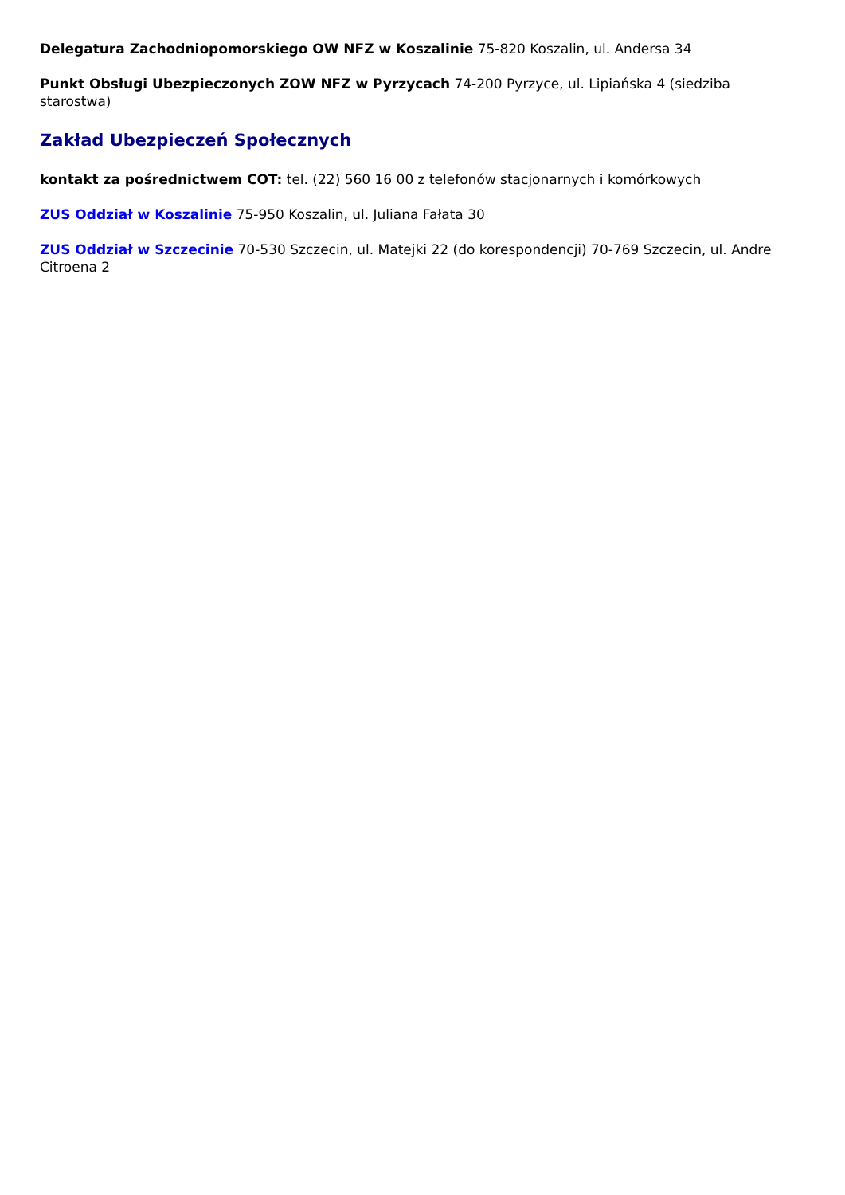Delegatura Zachodniopomorskiego OW NFZ w Koszalinie 75-820 Koszalin, ul. Andersa 34
Punkt Obsługi Ubezpieczonych ZOW NFZ w Pyrzycach 74-200 Pyrzyce, ul. Lipiańska 4 (siedziba starostwa)
Zakład Ubezpieczeń Społecznych
kontakt za pośrednictwem COT: tel. (22) 560 16 00 z telefonów stacjonarnych i komórkowych
ZUS Oddział w Koszalinie 75-950 Koszalin, ul. Juliana Fałata 30
ZUS Oddział w Szczecinie 70-530 Szczecin, ul. Matejki 22 (do korespondencji) 70-769 Szczecin, ul. Andre Citroena 2